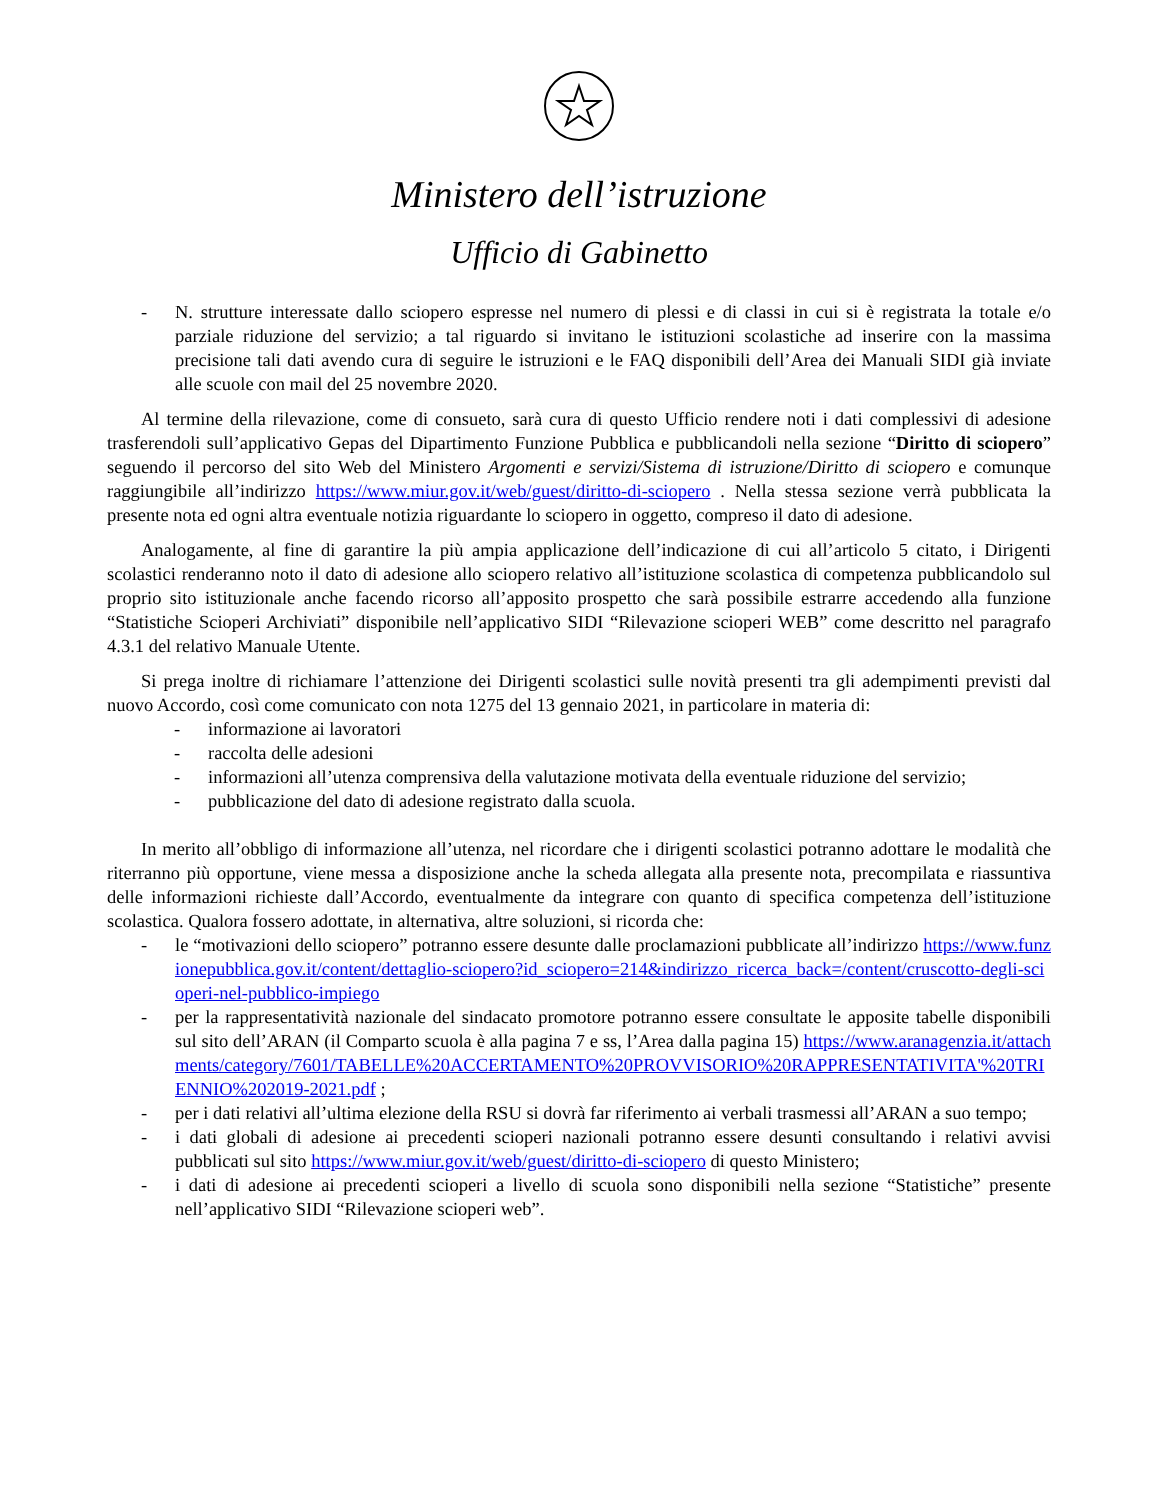Ministero dell’istruzione
Ufficio di Gabinetto
- N. strutture interessate dallo sciopero espresse nel numero di plessi e di classi in cui si è registrata la totale e/o parziale riduzione del servizio; a tal riguardo si invitano le istituzioni scolastiche ad inserire con la massima precisione tali dati avendo cura di seguire le istruzioni e le FAQ disponibili dell’Area dei Manuali SIDI già inviate alle scuole con mail del 25 novembre 2020.
Al termine della rilevazione, come di consueto, sarà cura di questo Ufficio rendere noti i dati complessivi di adesione trasferendoli sull’applicativo Gepas del Dipartimento Funzione Pubblica e pubblicandoli nella sezione “Diritto di sciopero” seguendo il percorso del sito Web del Ministero Argomenti e servizi/Sistema di istruzione/Diritto di sciopero e comunque raggiungibile all’indirizzo https://www.miur.gov.it/web/guest/diritto-di-sciopero . Nella stessa sezione verrà pubblicata la presente nota ed ogni altra eventuale notizia riguardante lo sciopero in oggetto, compreso il dato di adesione.
Analogamente, al fine di garantire la più ampia applicazione dell’indicazione di cui all’articolo 5 citato, i Dirigenti scolastici renderanno noto il dato di adesione allo sciopero relativo all’istituzione scolastica di competenza pubblicandolo sul proprio sito istituzionale anche facendo ricorso all’apposito prospetto che sarà possibile estrarre accedendo alla funzione “Statistiche Scioperi Archiviati” disponibile nell’applicativo SIDI “Rilevazione scioperi WEB” come descritto nel paragrafo 4.3.1 del relativo Manuale Utente.
Si prega inoltre di richiamare l’attenzione dei Dirigenti scolastici sulle novità presenti tra gli adempimenti previsti dal nuovo Accordo, così come comunicato con nota 1275 del 13 gennaio 2021, in particolare in materia di:
- informazione ai lavoratori
- raccolta delle adesioni
- informazioni all’utenza comprensiva della valutazione motivata della eventuale riduzione del servizio;
- pubblicazione del dato di adesione registrato dalla scuola.
In merito all’obbligo di informazione all’utenza, nel ricordare che i dirigenti scolastici potranno adottare le modalità che riterranno più opportune, viene messa a disposizione anche la scheda allegata alla presente nota, precompilata e riassuntiva delle informazioni richieste dall’Accordo, eventualmente da integrare con quanto di specifica competenza dell’istituzione scolastica. Qualora fossero adottate, in alternativa, altre soluzioni, si ricorda che:
- le “motivazioni dello sciopero” potranno essere desunte dalle proclamazioni pubblicate all’indirizzo https://www.funzionepubblica.gov.it/content/dettaglio-sciopero?id_sciopero=214&indirizzo_ricerca_back=/content/cruscotto-degli-scioperi-nel-pubblico-impiego
- per la rappresentatività nazionale del sindacato promotore potranno essere consultate le apposite tabelle disponibili sul sito dell’ARAN (il Comparto scuola è alla pagina 7 e ss, l’Area dalla pagina 15) https://www.aranagenzia.it/attachments/category/7601/TABELLE%20ACCERTAMENTO%20PROVVISORIO%20RAPPRESENTATIVITA'%20TRIENNIO%202019-2021.pdf ;
- per i dati relativi all’ultima elezione della RSU si dovrà far riferimento ai verbali trasmessi all’ARAN a suo tempo;
- i dati globali di adesione ai precedenti scioperi nazionali potranno essere desunti consultando i relativi avvisi pubblicati sul sito https://www.miur.gov.it/web/guest/diritto-di-sciopero di questo Ministero;
- i dati di adesione ai precedenti scioperi a livello di scuola sono disponibili nella sezione “Statistiche” presente nell’applicativo SIDI “Rilevazione scioperi web”.